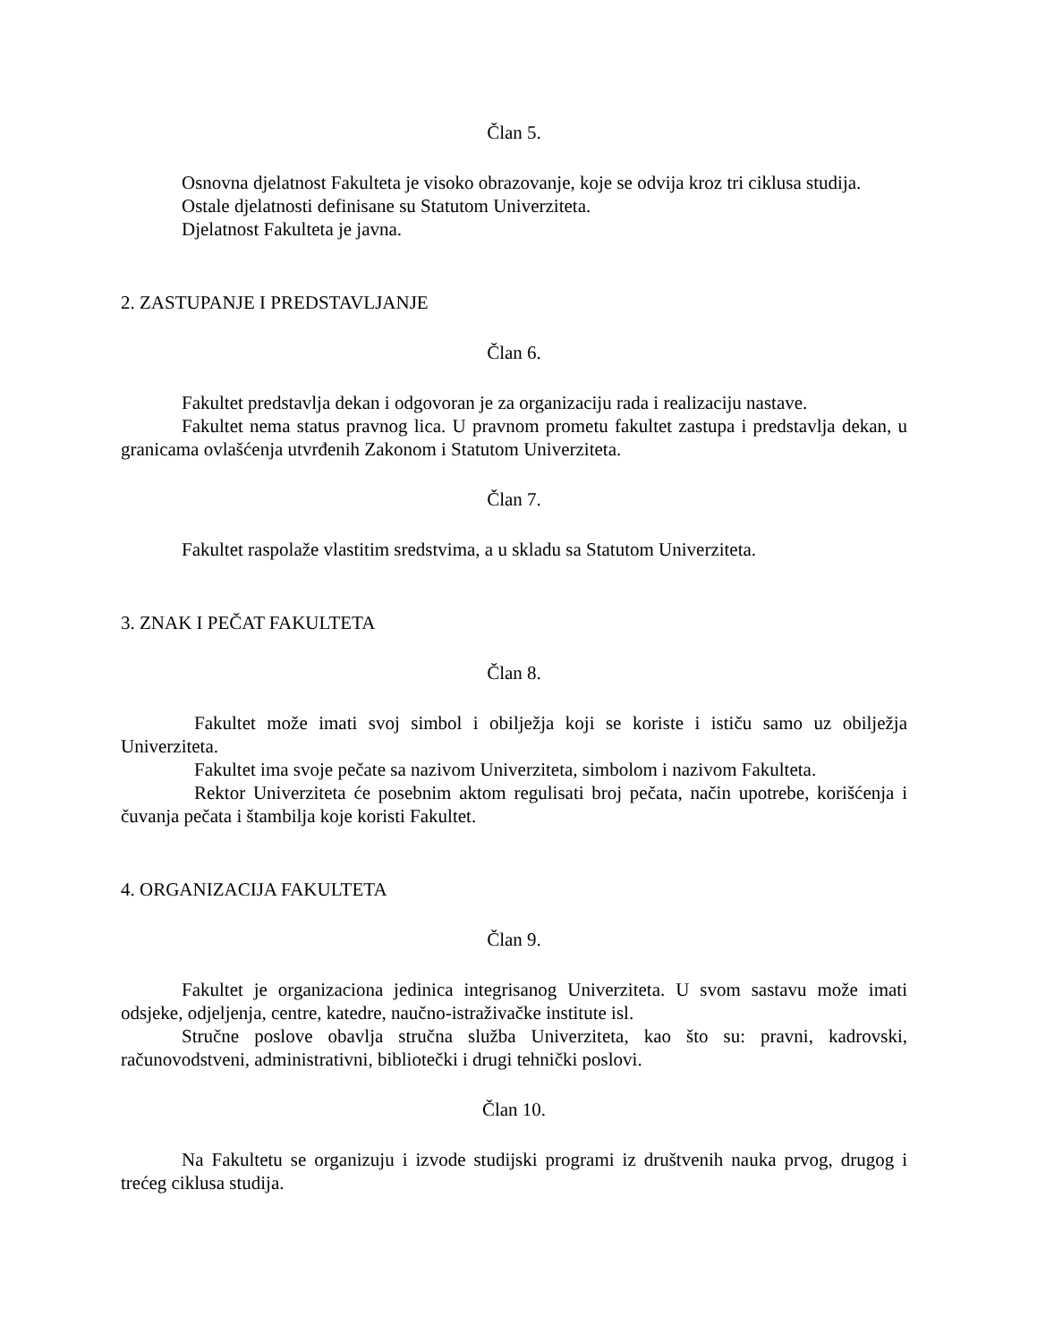Član 5.
Osnovna djelatnost Fakulteta je visoko obrazovanje, koje se odvija kroz tri ciklusa studija.
Ostale djelatnosti definisane su Statutom Univerziteta.
Djelatnost Fakulteta je javna.
2. ZASTUPANJE I PREDSTAVLJANJE
Član 6.
Fakultet predstavlja dekan i odgovoran je za organizaciju rada i realizaciju nastave.
Fakultet nema status pravnog lica. U pravnom prometu fakultet zastupa i predstavlja dekan, u granicama ovlašćenja utvrđenih Zakonom i Statutom Univerziteta.
Član 7.
Fakultet raspolaže vlastitim sredstvima, a u skladu sa Statutom Univerziteta.
3. ZNAK I PEČAT FAKULTETA
Član 8.
Fakultet može imati svoj simbol i obilježja koji se koriste i ističu samo uz obilježja Univerziteta.
Fakultet ima svoje pečate sa nazivom Univerziteta, simbolom i nazivom Fakulteta.
Rektor Univerziteta će posebnim aktom regulisati broj pečata, način upotrebe, korišćenja i čuvanja pečata i štambilja koje koristi Fakultet.
4. ORGANIZACIJA FAKULTETA
Član 9.
Fakultet je organizaciona jedinica integrisanog Univerziteta. U svom sastavu može imati odsjeke, odjeljenja, centre, katedre, naučno-istraživačke institute isl.
Stručne poslove obavlja stručna služba Univerziteta, kao što su: pravni, kadrovski, računovodstveni, administrativni, bibliotečki i drugi tehnički poslovi.
Član 10.
Na Fakultetu se organizuju i izvode studijski programi iz društvenih nauka prvog, drugog i trećeg ciklusa studija.